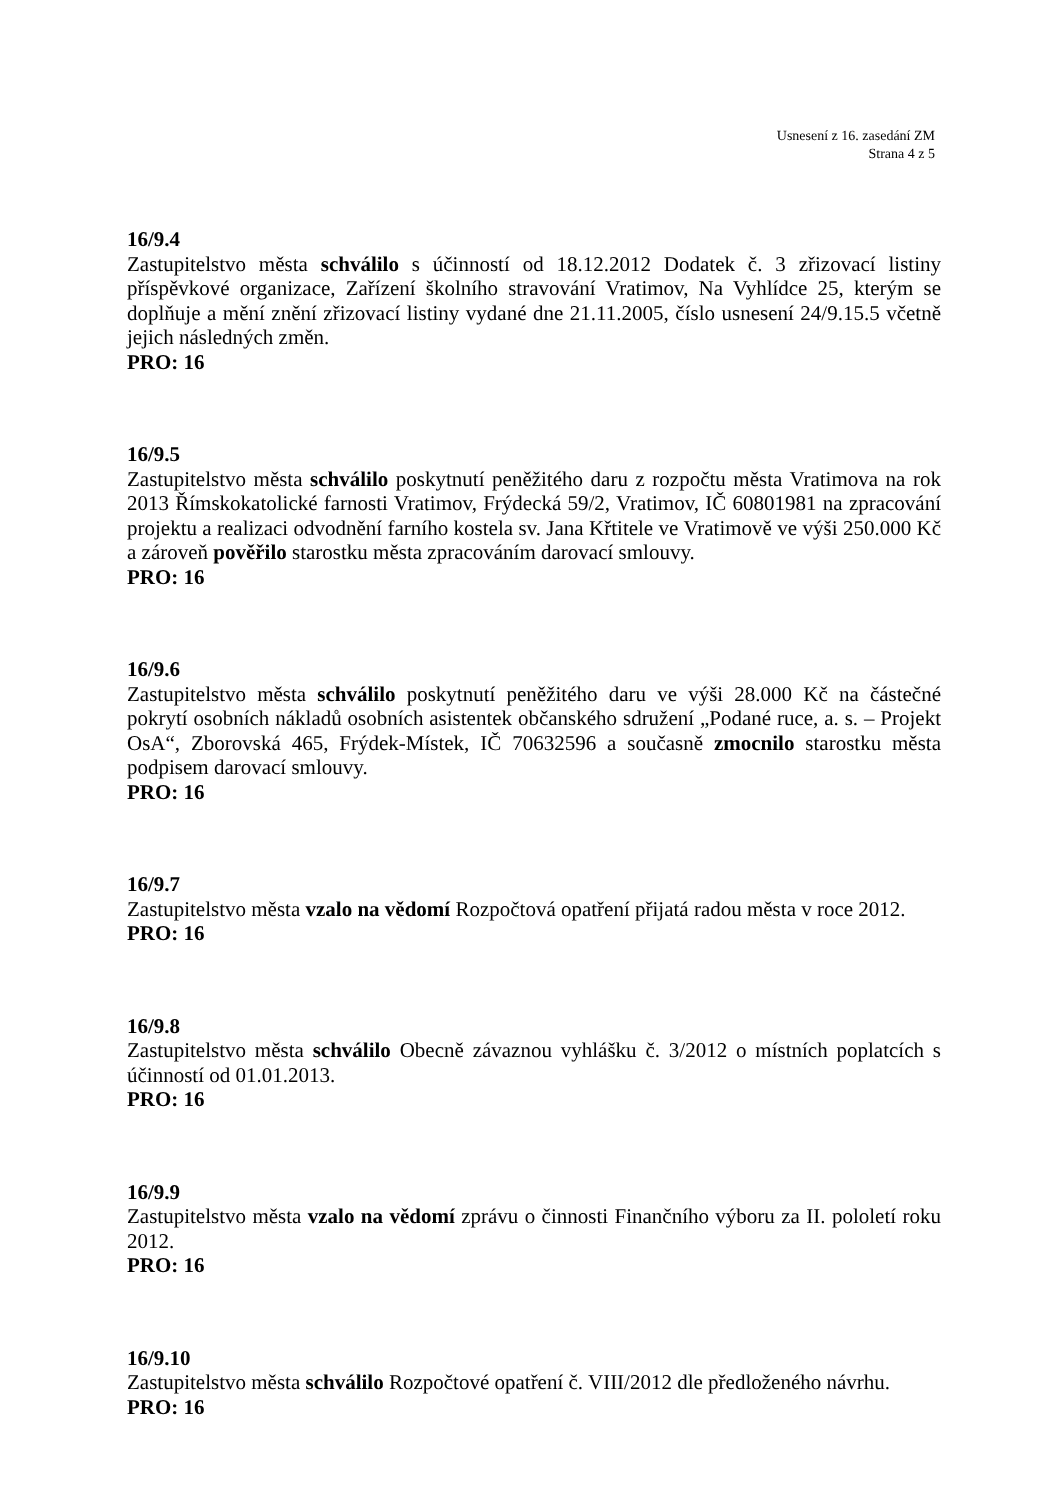Usnesení z 16. zasedání ZM
Strana 4 z 5
16/9.4
Zastupitelstvo města schválilo s účinností od 18.12.2012 Dodatek č. 3 zřizovací listiny příspěvkové organizace, Zařízení školního stravování Vratimov, Na Vyhlídce 25, kterým se doplňuje a mění znění zřizovací listiny vydané dne 21.11.2005, číslo usnesení 24/9.15.5 včetně jejich následných změn.
PRO: 16
16/9.5
Zastupitelstvo města schválilo poskytnutí peněžitého daru z rozpočtu města Vratimova na rok 2013 Římskokatolické farnosti Vratimov, Frýdecká 59/2, Vratimov, IČ 60801981 na zpracování projektu a realizaci odvodnění farního kostela sv. Jana Křtitele ve Vratimově ve výši 250.000 Kč a zároveň pověřilo starostku města zpracováním darovací smlouvy.
PRO: 16
16/9.6
Zastupitelstvo města schválilo poskytnutí peněžitého daru ve výši 28.000 Kč na částečné pokrytí osobních nákladů osobních asistentek občanského sdružení „Podané ruce, a. s. – Projekt OsA“, Zborovská 465, Frýdek-Místek, IČ 70632596 a současně zmocnilo starostku města podpisem darovací smlouvy.
PRO: 16
16/9.7
Zastupitelstvo města vzalo na vědomí Rozpočtová opatření přijatá radou města v roce 2012.
PRO: 16
16/9.8
Zastupitelstvo města schválilo Obecně závaznou vyhlášku č. 3/2012 o místních poplatcích s účinností od 01.01.2013.
PRO: 16
16/9.9
Zastupitelstvo města vzalo na vědomí zprávu o činnosti Finančního výboru za II. pololetí roku 2012.
PRO: 16
16/9.10
Zastupitelstvo města schválilo Rozpočtové opatření č. VIII/2012 dle předloženého návrhu.
PRO: 16